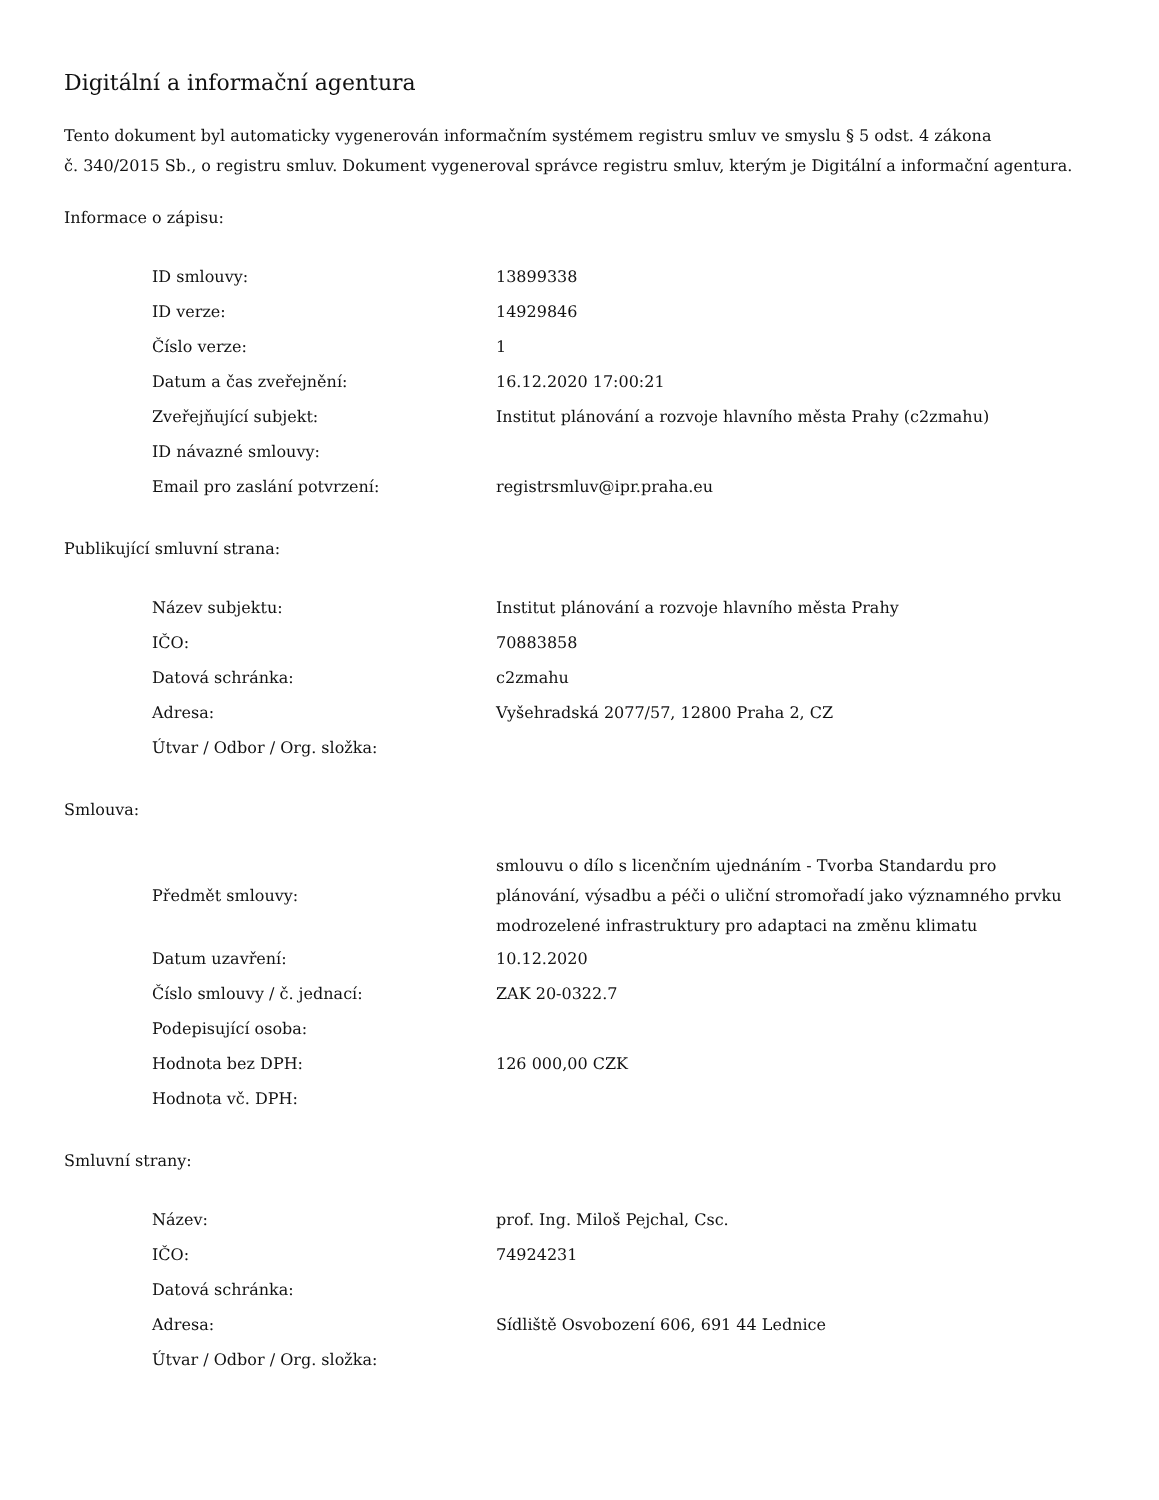Digitální a informační agentura
Tento dokument byl automaticky vygenerován informačním systémem registru smluv ve smyslu § 5 odst. 4 zákona
č. 340/2015 Sb., o registru smluv. Dokument vygeneroval správce registru smluv, kterým je Digitální a informační agentura.
Informace o zápisu:
| ID smlouvy: | 13899338 |
| ID verze: | 14929846 |
| Číslo verze: | 1 |
| Datum a čas zveřejnění: | 16.12.2020 17:00:21 |
| Zveřejňující subjekt: | Institut plánování a rozvoje hlavního města Prahy (c2zmahu) |
| ID návazné smlouvy: | |
| Email pro zaslání potvrzení: | registrsmluv@ipr.praha.eu |
Publikující smluvní strana:
| Název subjektu: | Institut plánování a rozvoje hlavního města Prahy |
| IČO: | 70883858 |
| Datová schránka: | c2zmahu |
| Adresa: | Vyšehradská 2077/57, 12800 Praha 2, CZ |
| Útvar / Odbor / Org. složka: | |
Smlouva:
| Předmět smlouvy: | smlouvu o dílo s licenčním ujednáním - Tvorba Standardu pro plánování, výsadbu a péči o uliční stromořadí jako významného prvku modrozelené infrastruktury pro adaptaci na změnu klimatu |
| Datum uzavření: | 10.12.2020 |
| Číslo smlouvy / č. jednací: | ZAK 20-0322.7 |
| Podepisující osoba: | |
| Hodnota bez DPH: | 126 000,00 CZK |
| Hodnota vč. DPH: | |
Smluvní strany:
| Název: | prof. Ing. Miloš Pejchal, Csc. |
| IČO: | 74924231 |
| Datová schránka: | |
| Adresa: | Sídliště Osvobození 606, 691 44 Lednice |
| Útvar / Odbor / Org. složka: | |